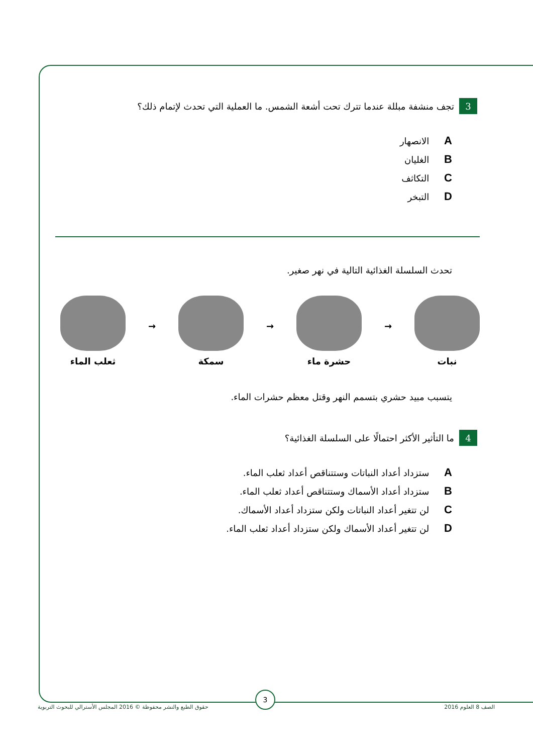3 تجف منشفة مبللة عندما تترك تحت أشعة الشمس. ما العملية التي تحدث لإتمام ذلك؟
A الانصهار
B الغليان
C التكاثف
D التبخر
تحدث السلسلة الغذائية التالية في نهر صغير.
نبات
→
حشرة ماء
→
سمكة
→
ثعلب الماء
يتسبب مبيد حشري بتسمم النهر وقتل معظم حشرات الماء.
4 ما التأثير الأكثر احتمالًا على السلسلة الغذائية؟
A ستزداد أعداد النباتات وستتناقص أعداد ثعلب الماء.
B ستزداد أعداد الأسماك وستتناقص أعداد ثعلب الماء.
C لن تتغير أعداد النباتات ولكن ستزداد أعداد الأسماك.
D لن تتغير أعداد الأسماك ولكن ستزداد أعداد ثعلب الماء.
3
الصف 8 العلوم 2016 حقوق الطبع والنشر محفوظة © 2016 المجلس الأسترالي للبحوث التربوية